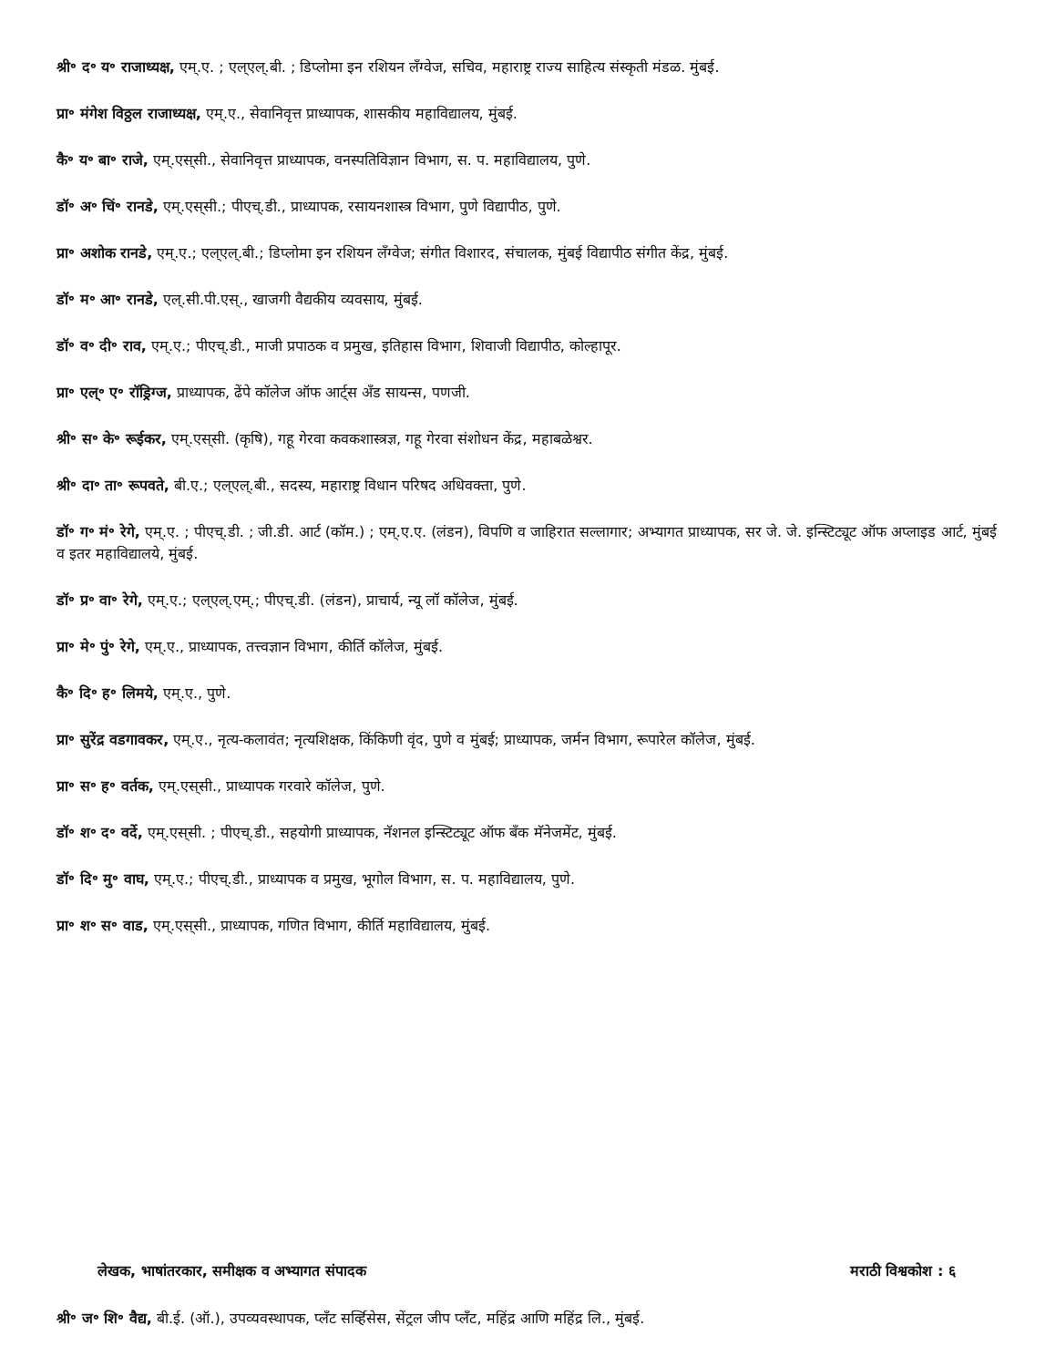श्री॰ द॰ य॰ राजाध्यक्ष, एम्.ए. ; एल्‌एल्.बी. ; डिप्लोमा इन रशियन लँग्वेज, सचिव, महाराष्ट्र राज्य साहित्य संस्कृती मंडळ. मुंबई.
प्रा॰ मंगेश विठ्ठल राजाध्यक्ष, एम्.ए., सेवानिवृत्त प्राध्यापक, शासकीय महाविद्यालय, मुंबई.
कै॰ य॰ बा॰ राजे, एम्.एस्‌सी., सेवानिवृत्त प्राध्यापक, वनस्पतिविज्ञान विभाग, स. प. महाविद्यालय, पुणे.
डॉ॰ अ॰ चिं॰ रानडे, एम्.एस्‌सी.; पीएच्.डी., प्राध्यापक, रसायनशास्त्र विभाग, पुणे विद्यापीठ, पुणे.
प्रा॰ अशोक रानडे, एम्.ए.; एल्‌एल्.बी.; डिप्लोमा इन रशियन लँग्वेज; संगीत विशारद, संचालक, मुंबई विद्यापीठ संगीत केंद्र, मुंबई.
डॉ॰ म॰ आ॰ रानडे, एल्.सी.पी.एस्., खाजगी वैद्यकीय व्यवसाय, मुंबई.
डॉ॰ व॰ दी॰ राव, एम्.ए.; पीएच्.डी., माजी प्रपाठक व प्रमुख, इतिहास विभाग, शिवाजी विद्यापीठ, कोल्हापूर.
प्रा॰ एल्॰ ए॰ रॉड्रिग्ज, प्राध्यापक, ढेंपे कॉलेज ऑफ आर्ट्‌स अँड सायन्स, पणजी.
श्री॰ स॰ के॰ रूईकर, एम्.एस्‌सी. (कृषि), गहू गेरवा कवकशास्त्रज्ञ, गहू गेरवा संशोधन केंद्र, महाबळेश्वर.
श्री॰ दा॰ ता॰ रूपवते, बी.ए.; एल्‌एल्.बी., सदस्य, महाराष्ट्र विधान परिषद अधिवक्ता, पुणे.
डॉ॰ ग॰ मं॰ रेगे, एम्.ए. ; पीएच्.डी. ; जी.डी. आर्ट (कॉम.) ; एम्.ए.ए. (लंडन), विपणि व जाहिरात सल्लागार; अभ्यागत प्राध्यापक, सर जे. जे. इन्स्टिट्यूट ऑफ अप्लाइड आर्ट, मुंबई व इतर महाविद्यालये, मुंबई.
डॉ॰ प्र॰ वा॰ रेगे, एम्.ए.; एल्‌एल्.एम्.; पीएच्.डी. (लंडन), प्राचार्य, न्यू लॉ कॉलेज, मुंबई.
प्रा॰ मे॰ पुं॰ रेगे, एम्.ए., प्राध्यापक, तत्त्वज्ञान विभाग, कीर्ति कॉलेज, मुंबई.
कै॰ दि॰ ह॰ लिमये, एम्.ए., पुणे.
प्रा॰ सुरेंद्र वडगावकर, एम्.ए., नृत्य-कलावंत; नृत्यशिक्षक, किंकिणी वृंद, पुणे व मुंबई; प्राध्यापक, जर्मन विभाग, रूपारेल कॉलेज, मुंबई.
प्रा॰ स॰ ह॰ वर्तक, एम्.एस्‌सी., प्राध्यापक गरवारे कॉलेज, पुणे.
डॉ॰ श॰ द॰ वर्दे, एम्.एस्‌सी. ; पीएच्.डी., सहयोगी प्राध्यापक, नॅशनल इन्स्टिट्यूट ऑफ बँक मॅनेजमेंट, मुंबई.
डॉ॰ दि॰ मु॰ वाघ, एम्.ए.; पीएच्.डी., प्राध्यापक व प्रमुख, भूगोल विभाग, स. प. महाविद्यालय, पुणे.
प्रा॰ श॰ स॰ वाड, एम्.एस्‌सी., प्राध्यापक, गणित विभाग, कीर्ति महाविद्यालय, मुंबई.
लेखक, भाषांतरकार, समीक्षक व अभ्यागत संपादक मराठी विश्वकोश : ६
श्री॰ ज॰ शि॰ वैद्य, बी.ई. (ऑ.), उपव्यवस्थापक, प्लँट सर्व्हिसेस, सेंट्रल जीप प्लँट, महिंद्र आणि महिंद्र लि., मुंबई.